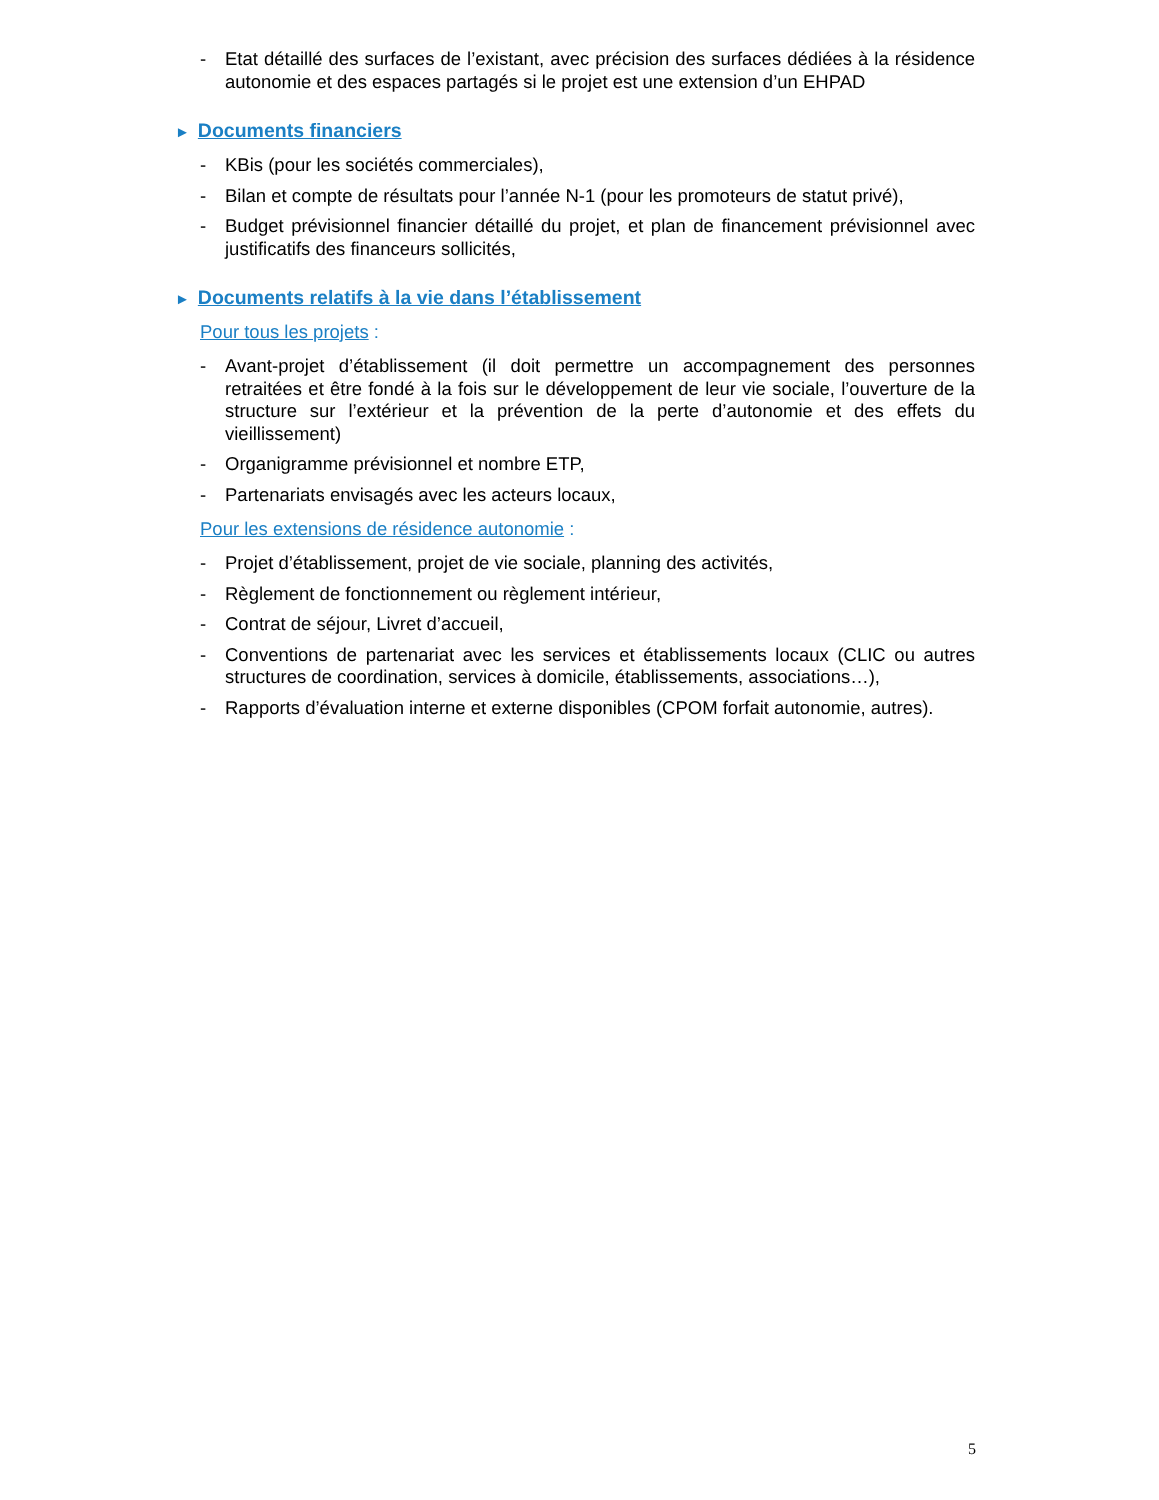- Etat détaillé des surfaces de l’existant, avec précision des surfaces dédiées à la résidence autonomie et des espaces partagés si le projet est une extension d’un EHPAD
► Documents financiers
- KBis (pour les sociétés commerciales),
- Bilan et compte de résultats pour l’année N-1 (pour les promoteurs de statut privé),
- Budget prévisionnel financier détaillé du projet, et plan de financement prévisionnel avec justificatifs des financeurs sollicités,
► Documents relatifs à la vie dans l’établissement
Pour tous les projets :
- Avant-projet d’établissement (il doit permettre un accompagnement des personnes retraitées et être fondé à la fois sur le développement de leur vie sociale, l’ouverture de la structure sur l’extérieur et la prévention de la perte d’autonomie et des effets du vieillissement)
- Organigramme prévisionnel et nombre ETP,
- Partenariats envisagés avec les acteurs locaux,
Pour les extensions de résidence autonomie :
- Projet d’établissement, projet de vie sociale, planning des activités,
- Règlement de fonctionnement ou règlement intérieur,
- Contrat de séjour, Livret d’accueil,
- Conventions de partenariat avec les services et établissements locaux (CLIC ou autres structures de coordination, services à domicile, établissements, associations…),
- Rapports d’évaluation interne et externe disponibles (CPOM forfait autonomie, autres).
5